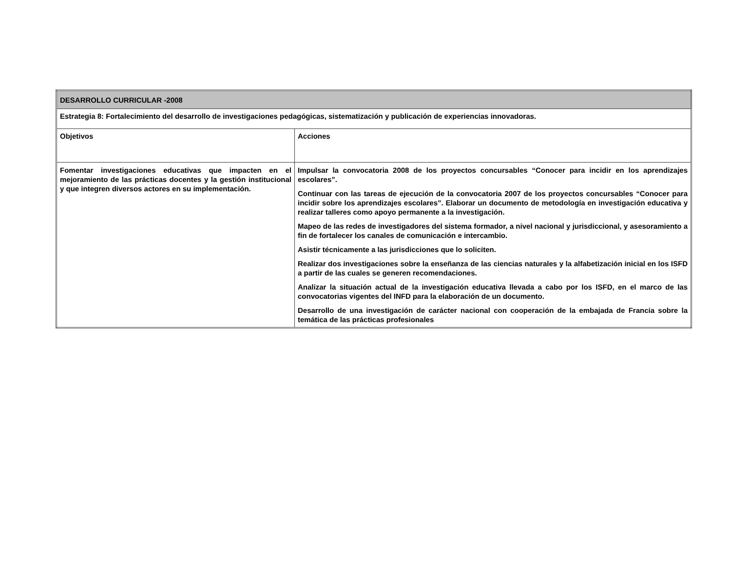| DESARROLLO CURRICULAR -2008 | |
| Estrategia 8: Fortalecimiento del desarrollo de investigaciones pedagógicas, sistematización y publicación de experiencias innovadoras. | |
| Objetivos | Acciones |
| Fomentar investigaciones educativas que impacten en el mejoramiento de las prácticas docentes y la gestión institucional y que integren diversos actores en su implementación. | Impulsar la convocatoria 2008 de los proyectos concursables “Conocer para incidir en los aprendizajes escolares”. Continuar con las tareas de ejecución de la convocatoria 2007 de los proyectos concursables “Conocer para incidir sobre los aprendizajes escolares”. Elaborar un documento de metodología en investigación educativa y realizar talleres como apoyo permanente a la investigación. Mapeo de las redes de investigadores del sistema formador, a nivel nacional y jurisdiccional, y asesoramiento a fin de fortalecer los canales de comunicación e intercambio. Asistir técnicamente a las jurisdicciones que lo soliciten. Realizar dos investigaciones sobre la enseñanza de las ciencias naturales y la alfabetización inicial en los ISFD a partir de las cuales se generen recomendaciones. Analizar la situación actual de la investigación educativa llevada a cabo por los ISFD, en el marco de las convocatorias vigentes del INFD para la elaboración de un documento. Desarrollo de una investigación de carácter nacional con cooperación de la embajada de Francia sobre la temática de las prácticas profesionales |